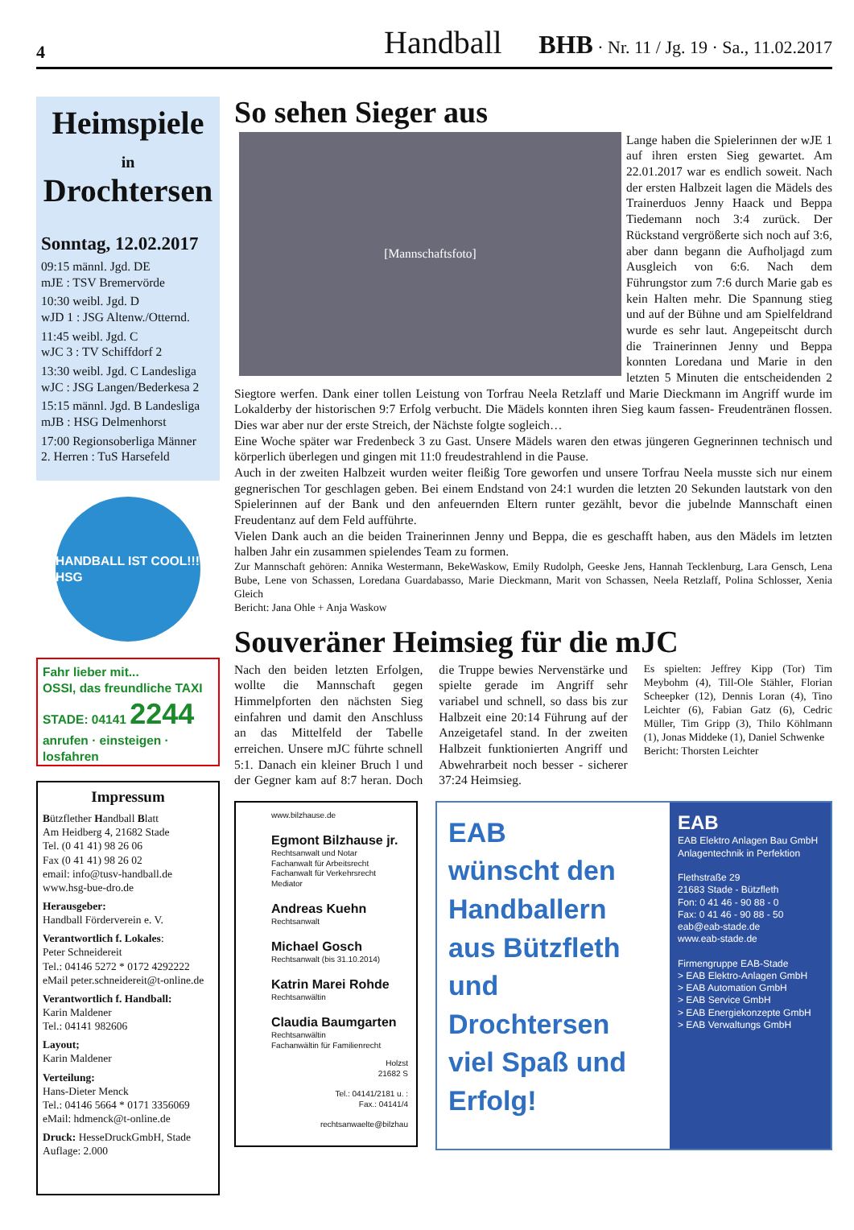4
Handball BHB · Nr. 11 / Jg. 19 · Sa., 11.02.2017
Heimspiele
in
Drochtersen
Sonntag, 12.02.2017
09:15 männl. Jgd. DE
mJE : TSV Bremervörde
10:30 weibl. Jgd. D
wJD 1 : JSG Altenw./Otternd.
11:45 weibl. Jgd. C
wJC 3 : TV Schiffdorf 2
13:30 weibl. Jgd. C Landesliga
wJC : JSG Langen/Bederkesa 2
15:15 männl. Jgd. B Landesliga
mJB : HSG Delmenhorst
17:00 Regionsoberliga Männer
2. Herren : TuS Harsefeld
HANDBALL IST COOL!!! HSG
Fahr lieber mit...
OSSI, das freundliche TAXI STADE: 04141 2244
anrufen · einsteigen · losfahren
Impressum
Bützflether Handball Blatt
Am Heidberg 4, 21682 Stade
Tel. (0 41 41) 98 26 06
Fax (0 41 41) 98 26 02
email: info@tusv-handball.de
www.hsg-bue-dro.de
Herausgeber:
Handball Förderverein e. V.
Verantwortlich f. Lokales:
Peter Schneidereit
Tel.: 04146 5272 * 0172 4292222
eMail peter.schneidereit@t-online.de
Verantwortlich f. Handball:
Karin Maldener
Tel.: 04141 982606
Layout;
Karin Maldener
Verteilung:
Hans-Dieter Menck
Tel.: 04146 5664 * 0171 3356069
eMail: hdmenck@t-online.de
Druck: HesseDruckGmbH, Stade
Auflage: 2.000
So sehen Sieger aus
[Mannschaftsfoto]
Lange haben die Spielerinnen der wJE 1 auf ihren ersten Sieg gewartet. Am 22.01.2017 war es endlich soweit. Nach der ersten Halbzeit lagen die Mädels des Trainerduos Jenny Haack und Beppa Tiedemann noch 3:4 zurück. Der Rückstand vergrößerte sich noch auf 3:6, aber dann begann die Aufholjagd zum Ausgleich von 6:6. Nach dem Führungstor zum 7:6 durch Marie gab es kein Halten mehr. Die Spannung stieg und auf der Bühne und am Spielfeldrand wurde es sehr laut. Angepeitscht durch die Trainerinnen Jenny und Beppa konnten Loredana und Marie in den letzten 5 Minuten die entscheidenden 2 Siegtore werfen. Dank einer tollen Leistung von Torfrau Neela Retzlaff und Marie Dieckmann im Angriff wurde im Lokalderby der historischen 9:7 Erfolg verbucht. Die Mädels konnten ihren Sieg kaum fassen- Freudentränen flossen. Dies war aber nur der erste Streich, der Nächste folgte sogleich…
Eine Woche später war Fredenbeck 3 zu Gast. Unsere Mädels waren den etwas jüngeren Gegnerinnen technisch und körperlich überlegen und gingen mit 11:0 freudestrahlend in die Pause.
Auch in der zweiten Halbzeit wurden weiter fleißig Tore geworfen und unsere Torfrau Neela musste sich nur einem gegnerischen Tor geschlagen geben. Bei einem Endstand von 24:1 wurden die letzten 20 Sekunden lautstark von den Spielerinnen auf der Bank und den anfeuernden Eltern runter gezählt, bevor die jubelnde Mannschaft einen Freudentanz auf dem Feld aufführte.
Vielen Dank auch an die beiden Trainerinnen Jenny und Beppa, die es geschafft haben, aus den Mädels im letzten halben Jahr ein zusammen spielendes Team zu formen.
Zur Mannschaft gehören: Annika Westermann, BekeWaskow, Emily Rudolph, Geeske Jens, Hannah Tecklenburg, Lara Gensch, Lena Bube, Lene von Schassen, Loredana Guardabasso, Marie Dieckmann, Marit von Schassen, Neela Retzlaff, Polina Schlosser, Xenia Gleich
Bericht: Jana Ohle + Anja Waskow
Souveräner Heimsieg für die mJC
Nach den beiden letzten Erfolgen, wollte die Mannschaft gegen Himmelpforten den nächsten Sieg einfahren und damit den Anschluss an das Mittelfeld der Tabelle erreichen. Unsere mJC führte schnell 5:1. Danach ein kleiner Bruch l und der Gegner kam auf 8:7 heran. Doch die Truppe bewies Nervenstärke und spielte gerade im Angriff sehr variabel und schnell, so dass bis zur Halbzeit eine 20:14 Führung auf der Anzeigetafel stand. In der zweiten Halbzeit funktionierten Angriff und Abwehrarbeit noch besser - sicherer 37:24 Heimsieg.
Es spielten: Jeffrey Kipp (Tor) Tim Meybohm (4), Till-Ole Stähler, Florian Scheepker (12), Dennis Loran (4), Tino Leichter (6), Fabian Gatz (6), Cedric Müller, Tim Gripp (3), Thilo Köhlmann (1), Jonas Middeke (1), Daniel Schwenke
Bericht: Thorsten Leichter
www.bilzhause.de
Egmont Bilzhause jr.
Rechtsanwalt und Notar
Fachanwalt für Arbeitsrecht
Fachanwalt für Verkehrsrecht
Mediator
Andreas Kuehn
Rechtsanwalt
Michael Gosch
Rechtsanwalt (bis 31.10.2014)
Katrin Marei Rohde
Rechtsanwältin
Claudia Baumgarten
Rechtsanwältin
Fachanwältin für Familienrecht
Holzst
21682 S
Tel.: 04141/2181 u. :
Fax.: 04141/4
rechtsanwaelte@bilzhau
EAB
wünscht den Handballern aus Bützfleth und Drochtersen viel Spaß und Erfolg!
EAB
EAB Elektro Anlagen Bau GmbH
Anlagentechnik in Perfektion
Flethstraße 29
21683 Stade - Bützfleth
Fon: 0 41 46 - 90 88 - 0
Fax: 0 41 46 - 90 88 - 50
eab@eab-stade.de
www.eab-stade.de
Firmengruppe EAB-Stade
> EAB Elektro-Anlagen GmbH
> EAB Automation GmbH
> EAB Service GmbH
> EAB Energiekonzepte GmbH
> EAB Verwaltungs GmbH